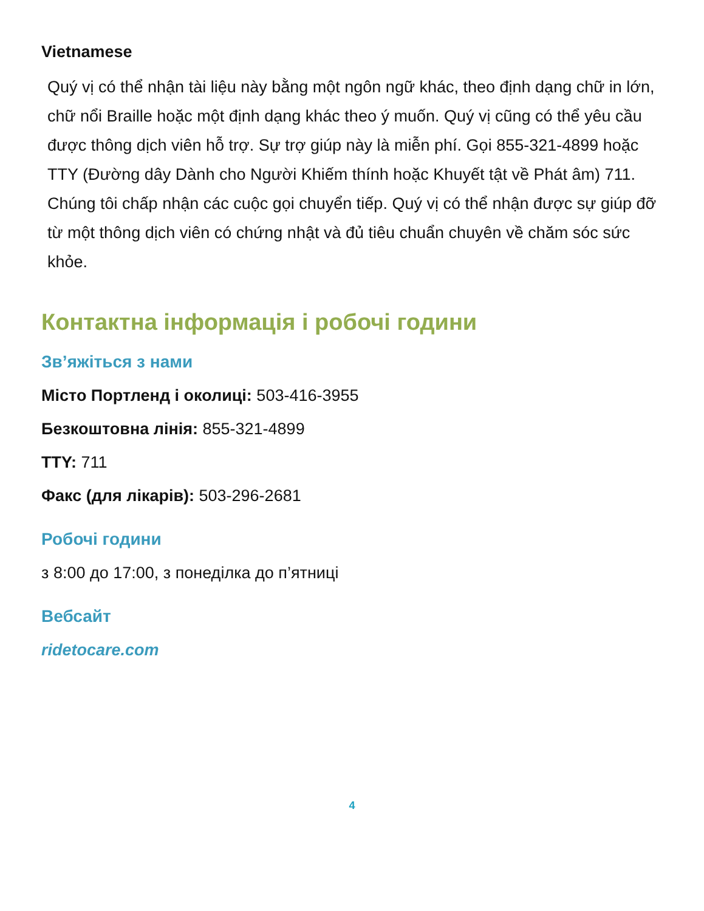Vietnamese
Quý vị có thể nhận tài liệu này bằng một ngôn ngữ khác, theo định dạng chữ in lớn, chữ nổi Braille hoặc một định dạng khác theo ý muốn. Quý vị cũng có thể yêu cầu được thông dịch viên hỗ trợ. Sự trợ giúp này là miễn phí. Gọi 855-321-4899 hoặc TTY (Đường dây Dành cho Người Khiếm thính hoặc Khuyết tật về Phát âm) 711. Chúng tôi chấp nhận các cuộc gọi chuyển tiếp. Quý vị có thể nhận được sự giúp đỡ từ một thông dịch viên có chứng nhật và đủ tiêu chuẩn chuyên về chăm sóc sức khỏe.
Контактна інформація і робочі години
Зв’яжіться з нами
Місто Портленд і околиці: 503-416-3955
Безкоштовна лінія: 855-321-4899
TTY: 711
Факс (для лікарів): 503-296-2681
Робочі години
з 8:00 до 17:00, з понеділка до п’ятниці
Вебсайт
ridetocare.com
4